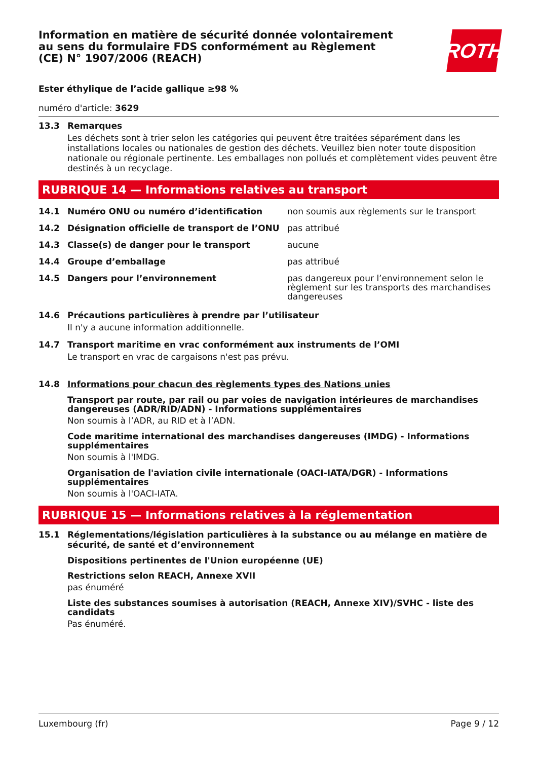ROTH
Information en matière de sécurité donnée volontairement au sens du formulaire FDS conformément au Règlement (CE) N° 1907/2006 (REACH)
Ester éthylique de l’acide gallique ≥98 %
numéro d'article: 3629
13.3 Remarques
Les déchets sont à trier selon les catégories qui peuvent être traitées séparément dans les installations locales ou nationales de gestion des déchets. Veuillez bien noter toute disposition nationale ou régionale pertinente. Les emballages non pollués et complètement vides peuvent être destinés à un recyclage.
RUBRIQUE 14 — Informations relatives au transport
| 14.1 | Numéro ONU ou numéro d’identification | non soumis aux règlements sur le transport |
| 14.2 | Désignation officielle de transport de l’ONU | pas attribué |
| 14.3 | Classe(s) de danger pour le transport | aucune |
| 14.4 | Groupe d’emballage | pas attribué |
| 14.5 | Dangers pour l’environnement | pas dangereux pour l’environnement selon le règlement sur les transports des marchandises dangereuses |
14.6 Précautions particulières à prendre par l’utilisateur
Il n'y a aucune information additionnelle.
14.7 Transport maritime en vrac conformément aux instruments de l’OMI
Le transport en vrac de cargaisons n'est pas prévu.
14.8 Informations pour chacun des règlements types des Nations unies
Transport par route, par rail ou par voies de navigation intérieures de marchandises dangereuses (ADR/RID/ADN) - Informations supplémentaires
Non soumis à l’ADR, au RID et à l’ADN.
Code maritime international des marchandises dangereuses (IMDG) - Informations supplémentaires
Non soumis à l'IMDG.
Organisation de l'aviation civile internationale (OACI-IATA/DGR) - Informations supplémentaires
Non soumis à l'OACI-IATA.
RUBRIQUE 15 — Informations relatives à la réglementation
15.1 Réglementations/législation particulières à la substance ou au mélange en matière de sécurité, de santé et d’environnement
Dispositions pertinentes de l'Union européenne (UE)
Restrictions selon REACH, Annexe XVII
pas énuméré
Liste des substances soumises à autorisation (REACH, Annexe XIV)/SVHC - liste des candidats
Pas énuméré.
Luxembourg (fr) Page 9 / 12